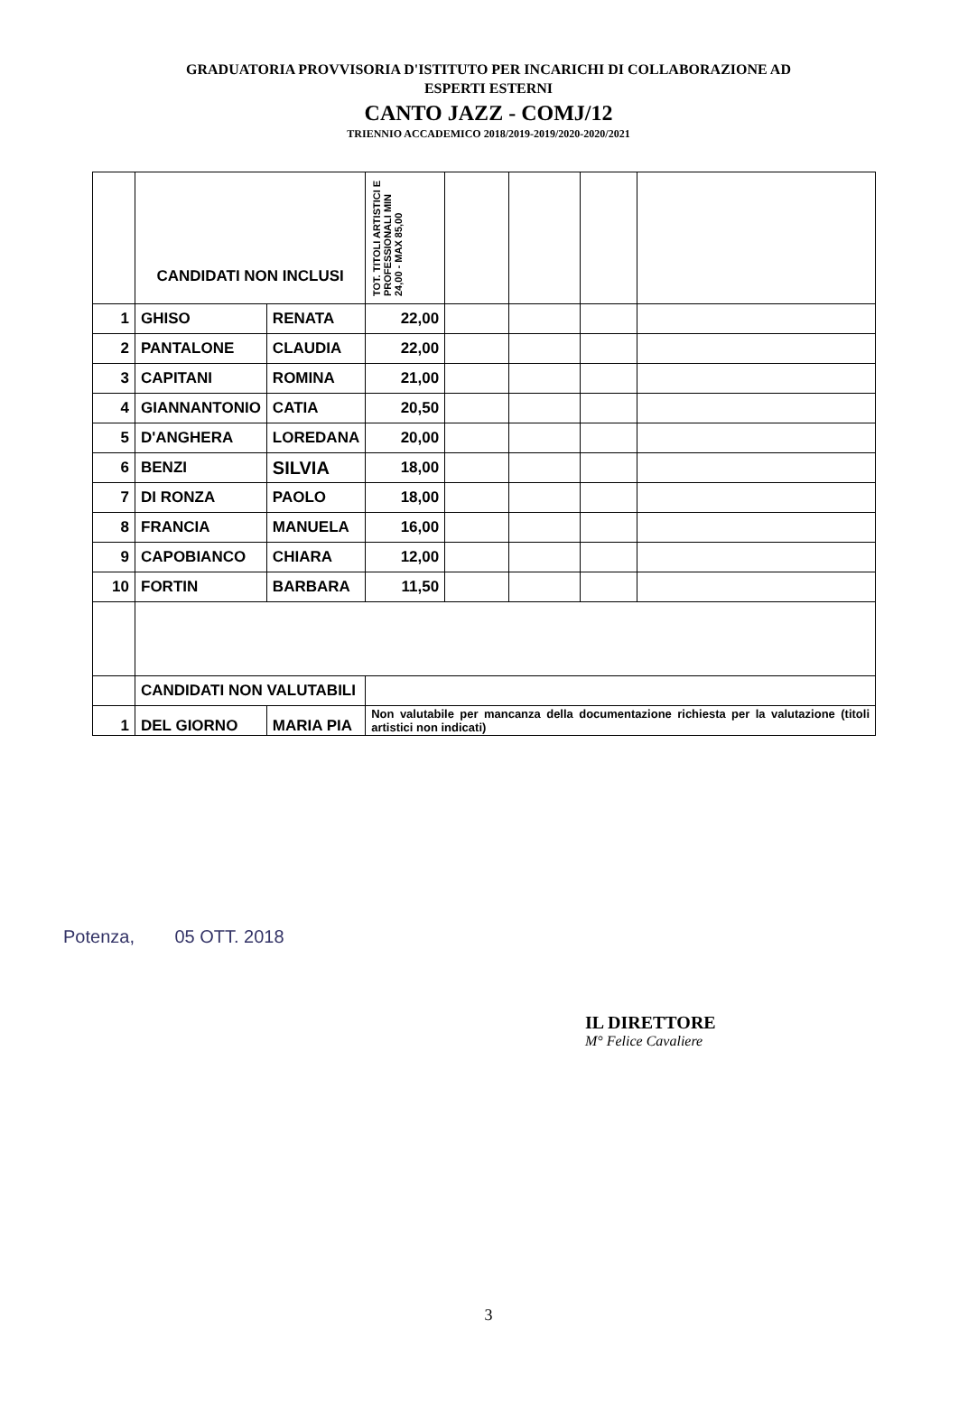GRADUATORIA PROVVISORIA D'ISTITUTO PER INCARICHI DI COLLABORAZIONE AD
ESPERTI ESTERNI
CANTO JAZZ - COMJ/12
TRIENNIO ACCADEMICO 2018/2019-2019/2020-2020/2021
| | CANDIDATI NON INCLUSI | | TOT. TITOLI ARTISTICI E PROFESSIONALI MIN 24,00 - MAX 85,00 | | | | |
| 1 | GHISO | RENATA | 22,00 | | | | |
| 2 | PANTALONE | CLAUDIA | 22,00 | | | | |
| 3 | CAPITANI | ROMINA | 21,00 | | | | |
| 4 | GIANNANTONIO | CATIA | 20,50 | | | | |
| 5 | D'ANGHERA | LOREDANA | 20,00 | | | | |
| 6 | BENZI | SILVIA | 18,00 | | | | |
| 7 | DI RONZA | PAOLO | 18,00 | | | | |
| 8 | FRANCIA | MANUELA | 16,00 | | | | |
| 9 | CAPOBIANCO | CHIARA | 12,00 | | | | |
| 10 | FORTIN | BARBARA | 11,50 | | | | |
| | CANDIDATI NON VALUTABILI | | | | | | |
| 1 | DEL GIORNO | MARIA PIA | Non valutabile per mancanza della documentazione richiesta per la valutazione (titoli artistici non indicati) | | | | |
Potenza, 05 OTT. 2018
IL DIRETTORE
M° Felice Cavaliere
3